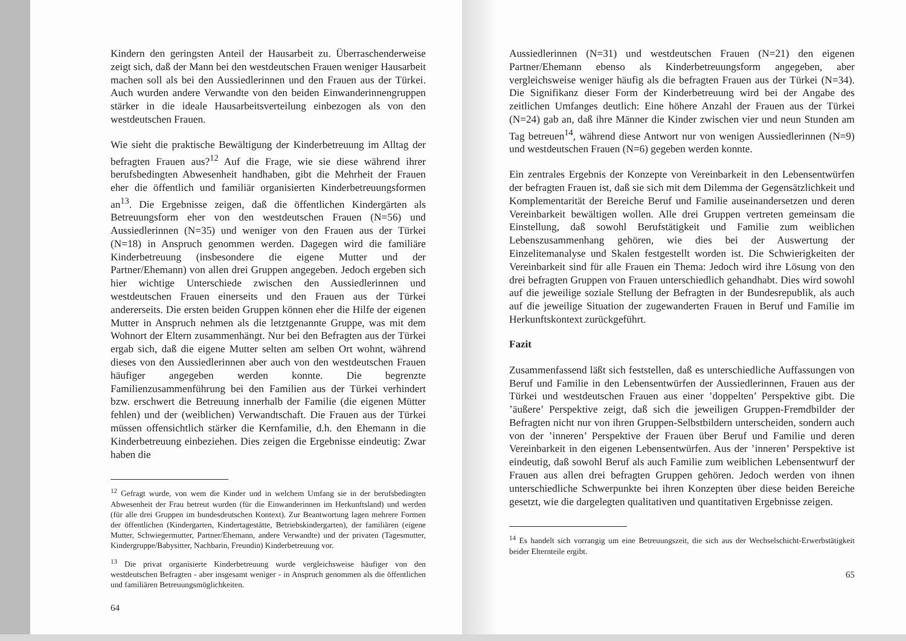Kindern den geringsten Anteil der Hausarbeit zu. Überraschenderweise zeigt sich, daß der Mann bei den westdeutschen Frauen weniger Hausarbeit machen soll als bei den Aussiedlerinnen und den Frauen aus der Türkei. Auch wurden andere Verwandte von den beiden Einwanderinnengruppen stärker in die ideale Hausarbeitsverteilung einbezogen als von den westdeutschen Frauen.
Wie sieht die praktische Bewältigung der Kinderbetreuung im Alltag der befragten Frauen aus?<sup>12</sup> Auf die Frage, wie sie diese während ihrer berufsbedingten Abwesenheit handhaben, gibt die Mehrheit der Frauen eher die öffentlich und familiär organisierten Kinderbetreuungsformen an<sup>13</sup>. Die Ergebnisse zeigen, daß die öffentlichen Kindergärten als Betreuungsform eher von den westdeutschen Frauen (N=56) und Aussiedlerinnen (N=35) und weniger von den Frauen aus der Türkei (N=18) in Anspruch genommen werden. Dagegen wird die familiäre Kinderbetreuung (insbesondere die eigene Mutter und der Partner/Ehemann) von allen drei Gruppen angegeben. Jedoch ergeben sich hier wichtige Unterschiede zwischen den Aussiedlerinnen und westdeutschen Frauen einerseits und den Frauen aus der Türkei andererseits. Die ersten beiden Gruppen können eher die Hilfe der eigenen Mutter in Anspruch nehmen als die letztgenannte Gruppe, was mit dem Wohnort der Eltern zusammenhängt. Nur bei den Befragten aus der Türkei ergab sich, daß die eigene Mutter selten am selben Ort wohnt, während dieses von den Aussiedlerinnen aber auch von den westdeutschen Frauen häufiger angegeben werden konnte. Die begrenzte Familienzusammenführung bei den Familien aus der Türkei verhindert bzw. erschwert die Betreuung innerhalb der Familie (die eigenen Mütter fehlen) und der (weiblichen) Verwandtschaft. Die Frauen aus der Türkei müssen offensichtlich stärker die Kernfamilie, d.h. den Ehemann in die Kinderbetreuung einbeziehen. Dies zeigen die Ergebnisse eindeutig: Zwar haben die
<sup>12</sup> Gefragt wurde, von wem die Kinder und in welchem Umfang sie in der berufsbedingten Abwesenheit der Frau betreut wurden (für die Einwanderinnen im Herkunftsland) und werden (für alle drei Gruppen im bundesdeutschen Kontext). Zur Beantwortung lagen mehrere Formen der öffentlichen (Kindergarten, Kindertagestätte, Betriebskindergarten), der familiären (eigene Mutter, Schwiegermutter, Partner/Ehemann, andere Verwandte) und der privaten (Tagesmutter, Kindergruppe/Babysitter, Nachbarin, Freundin) Kinderbetreuung vor.
<sup>13</sup> Die privat organisierte Kinderbetreuung wurde vergleichsweise häufiger von den westdeutschen Befragten - aber insgesamt weniger - in Anspruch genommen als die öffentlichen und familiären Betreuungsmöglichkeiten.
64
Aussiedlerinnen (N=31) und westdeutschen Frauen (N=21) den eigenen Partner/Ehemann ebenso als Kinderbetreuungsform angegeben, aber vergleichsweise weniger häufig als die befragten Frauen aus der Türkei (N=34). Die Signifikanz dieser Form der Kinderbetreuung wird bei der Angabe des zeitlichen Umfanges deutlich: Eine höhere Anzahl der Frauen aus der Türkei (N=24) gab an, daß ihre Männer die Kinder zwischen vier und neun Stunden am Tag betreuen<sup>14</sup>, während diese Antwort nur von wenigen Aussiedlerinnen (N=9) und westdeutschen Frauen (N=6) gegeben werden konnte.
Ein zentrales Ergebnis der Konzepte von Vereinbarkeit in den Lebensentwürfen der befragten Frauen ist, daß sie sich mit dem Dilemma der Gegensätzlichkeit und Komplementarität der Bereiche Beruf und Familie auseinandersetzen und deren Vereinbarkeit bewältigen wollen. Alle drei Gruppen vertreten gemeinsam die Einstellung, daß sowohl Berufstätigkeit und Familie zum weiblichen Lebenszusammenhang gehören, wie dies bei der Auswertung der Einzelitemanalyse und Skalen festgestellt worden ist. Die Schwierigkeiten der Vereinbarkeit sind für alle Frauen ein Thema: Jedoch wird ihre Lösung von den drei befragten Gruppen von Frauen unterschiedlich gehandhabt. Dies wird sowohl auf die jeweilige soziale Stellung der Befragten in der Bundesrepublik, als auch auf die jeweilige Situation der zugewanderten Frauen in Beruf und Familie im Herkunftskontext zurückgeführt.
Fazit
Zusammenfassend läßt sich feststellen, daß es unterschiedliche Auffassungen von Beruf und Familie in den Lebensentwürfen der Aussiedlerinnen, Frauen aus der Türkei und westdeutschen Frauen aus einer ’doppelten’ Perspektive gibt. Die ’äußere’ Perspektive zeigt, daß sich die jeweiligen Gruppen-Fremdbilder der Befragten nicht nur von ihren Gruppen-Selbstbildern unterscheiden, sondern auch von der ’inneren’ Perspektive der Frauen über Beruf und Familie und deren Vereinbarkeit in den eigenen Lebensentwürfen. Aus der ’inneren’ Perspektive ist eindeutig, daß sowohl Beruf als auch Familie zum weiblichen Lebensentwurf der Frauen aus allen drei befragten Gruppen gehören. Jedoch werden von ihnen unterschiedliche Schwerpunkte bei ihren Konzepten über diese beiden Bereiche gesetzt, wie die dargelegten qualitativen und quantitativen Ergebnisse zeigen.
<sup>14</sup> Es handelt sich vorrangig um eine Betreuungszeit, die sich aus der Wechselschicht-Erwerbstätigkeit beider Elternteile ergibt.
65